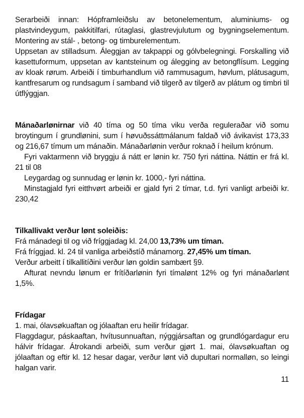Serarbeiði innan: Hópframleiðslu av betonelementum, aluminiums- og plastvindeygum, pakkitilfari, rútaglasi, glastrevjulutum og bygningselementum. Montering av stál- , betong- og timburelementum.
Uppsetan av stilladsum. Áleggjan av takpappi og gólvbelegningi. Forskalling við kasettuformum, uppsetan av kantsteinum og álegging av betongflísum. Legging av kloak rørum. Arbeiði í timburhandlum við rammusagum, høvlum, plátusagum, kantfresarum og rundsagum í samband við tilgerð av tilgerð av plátum og timbri til útflýggjan.
Mánaðarlønirnar við 40 tíma og 50 tíma viku verða reguleraðar við somu broytingum í grundlønini, sum í høvuðssáttmálanum faldað við ávikavist 173,33 og 216,67 tímum um mánaðin. Mánaðarlønin verður roknað í heilum krónum.
Fyri vaktarmenn við bryggju á nátt er lønin kr. 750 fyri náttina. Náttin er frá kl. 21 til 08
Leygardag og sunnudag er lønin kr. 1000,- fyri náttina.
Minstagjald fyri eitthvørt arbeiði er gjald fyri 2 tímar, t.d. fyri vanligt arbeiði kr. 230,42
Tilkallivakt verður lønt soleiðis:
Frá mánadegi til og við fríggjadag kl. 24,00 13,73% um tíman.
Frá fríggjad. kl. 24 til vanliga arbeiðstíð mánamorg. 27,45% um tíman.
Verður arbeitt í tilkallitíðini verður løn goldin sambært §9.
Afturat nevndu lønum er frítíðarlønin fyri tímalønt 12% og fyri mánaðarlønt 1,5%.
Frídagar
1. mai, ólavsøkuaftan og jólaaftan eru heilir frídagar.
Flaggdagur, páskaaftan, hvítusunnuaftan, nýggjársaftan og grundlógardagur eru hálvir frídagar. Átrokandi arbeiði, sum verður gjørt 1. mai, ólavsøkuaftan og jólaaftan og eftir kl. 12 hesar dagar, verður lønt við dupultari normalløn, so leingi halgan varir.
11